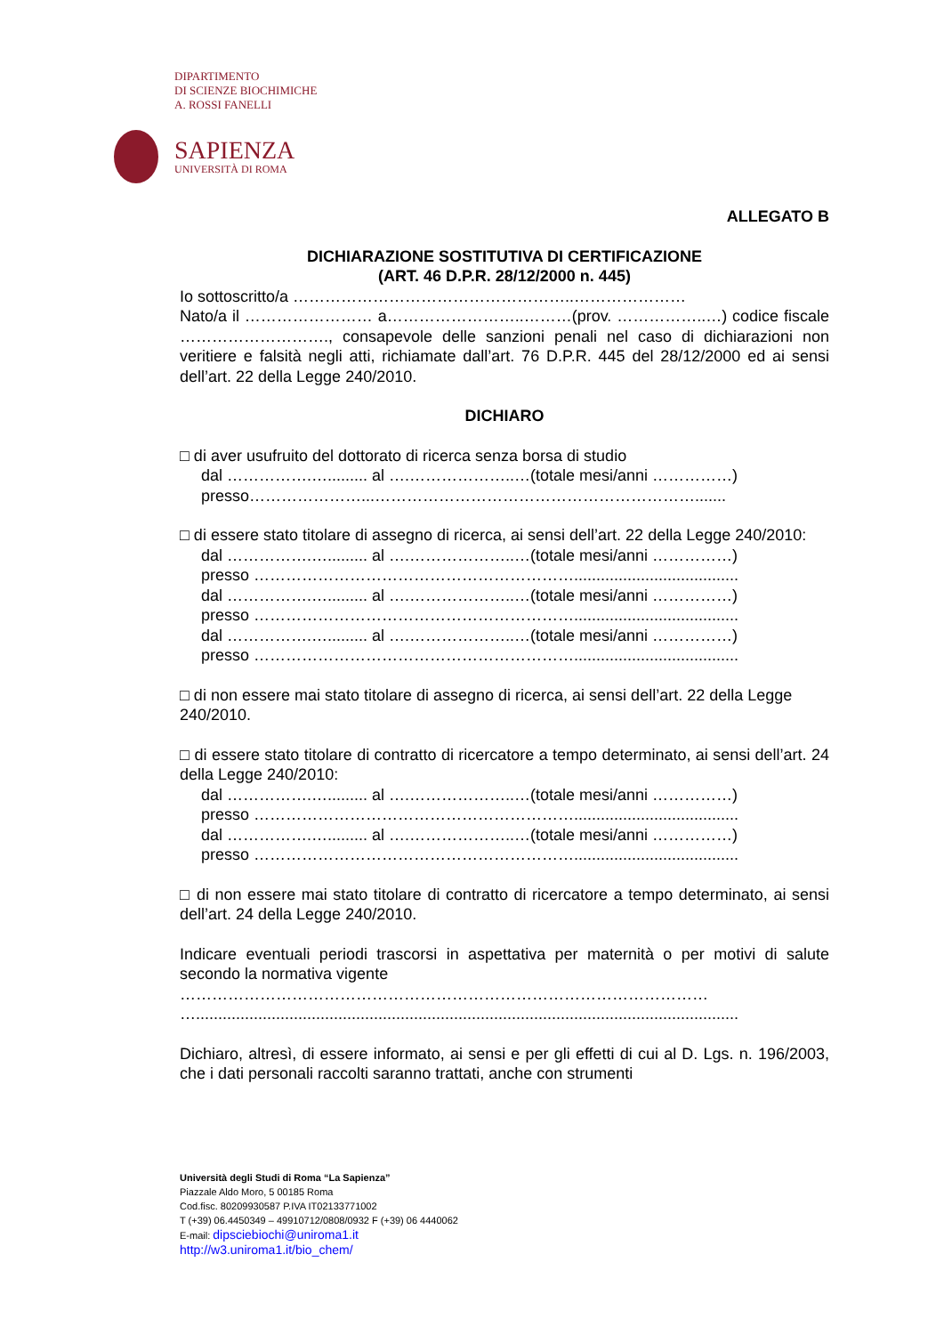DIPARTIMENTO
DI SCIENZE BIOCHIMICHE
A. ROSSI FANELLI
SAPIENZA
UNIVERSITÀ DI ROMA
ALLEGATO B
DICHIARAZIONE SOSTITUTIVA DI CERTIFICAZIONE
(ART. 46 D.P.R. 28/12/2000 n. 445)
Io sottoscritto/a ……………………………………………..…………………
Nato/a il …………………… a……………………..………(prov. ……………..…) codice fiscale ………………………., consapevole delle sanzioni penali nel caso di dichiarazioni non veritiere e falsità negli atti, richiamate dall’art. 76 D.P.R. 445 del 28/12/2000 ed ai sensi dell’art. 22 della Legge 240/2010.
DICHIARO
□ di aver usufruito del dottorato di ricerca senza borsa di studio
dal …………….…......... al ….………………..…(totale mesi/anni ……………)
presso…………………...…………………………………………………….......
□ di essere stato titolare di assegno di ricerca, ai sensi dell’art. 22 della Legge 240/2010:
dal …………….…......... al ….………………..…(totale mesi/anni ……………)
presso …………………………………………………….....................................
dal …………….…......... al ….………………..…(totale mesi/anni ……………)
presso …………………………………………………….....................................
dal …………….…......... al ….………………..…(totale mesi/anni ……………)
presso …………………………………………………….....................................
□ di non essere mai stato titolare di assegno di ricerca, ai sensi dell’art. 22 della Legge 240/2010.
□ di essere stato titolare di contratto di ricercatore a tempo determinato, ai sensi dell’art. 24 della Legge 240/2010:
dal …………….…......... al ….………………..…(totale mesi/anni ……………)
presso …………………………………………………….....................................
dal …………….…......... al ….………………..…(totale mesi/anni ……………)
presso …………………………………………………….....................................
□ di non essere mai stato titolare di contratto di ricercatore a tempo determinato, ai sensi dell’art. 24 della Legge 240/2010.
Indicare eventuali periodi trascorsi in aspettativa per maternità o per motivi di salute secondo la normativa vigente
………………………………………………………………………………………
…..........................................................................................................................
Dichiaro, altresì, di essere informato, ai sensi e per gli effetti di cui al D. Lgs. n. 196/2003, che i dati personali raccolti saranno trattati, anche con strumenti
Università degli Studi di Roma “La Sapienza”
Piazzale Aldo Moro, 5 00185 Roma
Cod.fisc. 80209930587 P.IVA IT02133771002
T (+39) 06.4450349 – 49910712/0808/0932 F (+39) 06 4440062
E-mail: dipsciebiochi@uniroma1.it
http://w3.uniroma1.it/bio_chem/